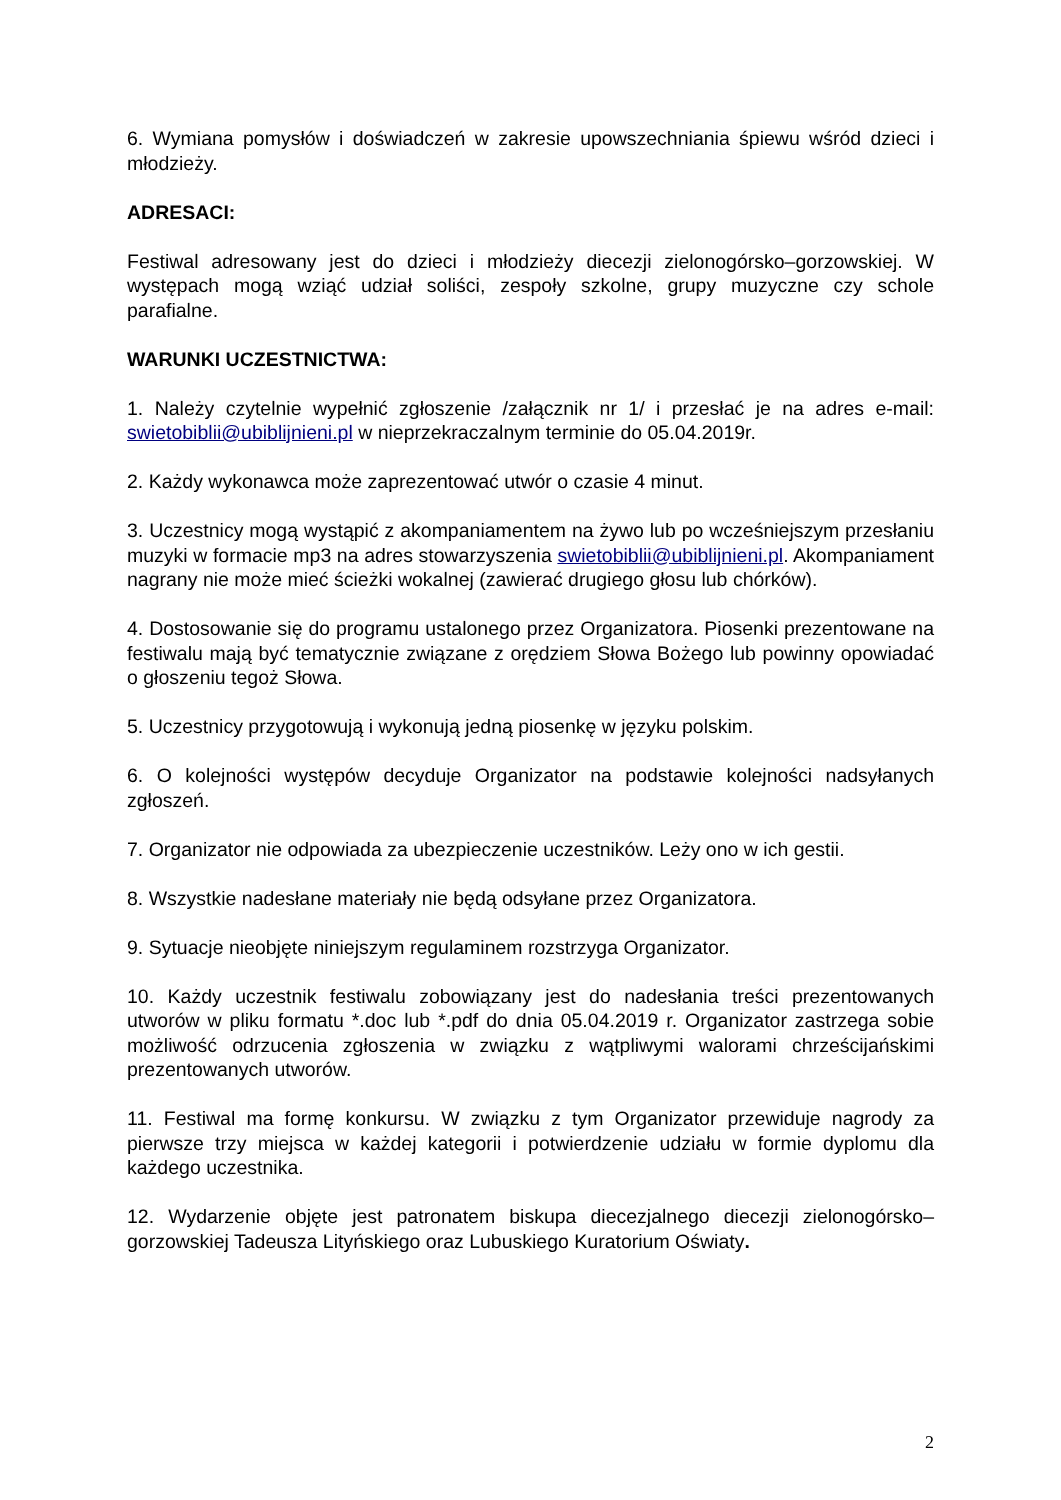6. Wymiana pomysłów i doświadczeń w zakresie upowszechniania śpiewu wśród dzieci i młodzieży.
ADRESACI:
Festiwal adresowany jest do dzieci i młodzieży diecezji zielonogórsko–gorzowskiej. W występach mogą wziąć udział soliści, zespoły szkolne, grupy muzyczne czy schole parafialne.
WARUNKI UCZESTNICTWA:
1. Należy czytelnie wypełnić zgłoszenie /załącznik nr 1/ i przesłać je na adres e-mail: swietobiblii@ubiblijnieni.pl w nieprzekraczalnym terminie do 05.04.2019r.
2. Każdy wykonawca może zaprezentować utwór o czasie 4 minut.
3. Uczestnicy mogą wystąpić z akompaniamentem na żywo lub po wcześniejszym przesłaniu muzyki w formacie mp3 na adres stowarzyszenia swietobiblii@ubiblijnieni.pl. Akompaniament nagrany nie może mieć ścieżki wokalnej (zawierać drugiego głosu lub chórków).
4. Dostosowanie się do programu ustalonego przez Organizatora. Piosenki prezentowane na festiwalu mają być tematycznie związane z orędziem Słowa Bożego lub powinny opowiadać o głoszeniu tegoż Słowa.
5. Uczestnicy przygotowują i wykonują jedną piosenkę w języku polskim.
6. O kolejności występów decyduje Organizator na podstawie kolejności nadsyłanych zgłoszeń.
7. Organizator nie odpowiada za ubezpieczenie uczestników. Leży ono w ich gestii.
8. Wszystkie nadesłane materiały nie będą odsyłane przez Organizatora.
9. Sytuacje nieobjęte niniejszym regulaminem rozstrzyga Organizator.
10. Każdy uczestnik festiwalu zobowiązany jest do nadesłania treści prezentowanych utworów w pliku formatu *.doc lub *.pdf do dnia 05.04.2019 r. Organizator zastrzega sobie możliwość odrzucenia zgłoszenia w związku z wątpliwymi walorami chrześcijańskimi prezentowanych utworów.
11. Festiwal ma formę konkursu. W związku z tym Organizator przewiduje nagrody za pierwsze trzy miejsca w każdej kategorii i potwierdzenie udziału w formie dyplomu dla każdego uczestnika.
12. Wydarzenie objęte jest patronatem biskupa diecezjalnego diecezji zielonogórsko–gorzowskiej Tadeusza Lityńskiego oraz Lubuskiego Kuratorium Oświaty.
2